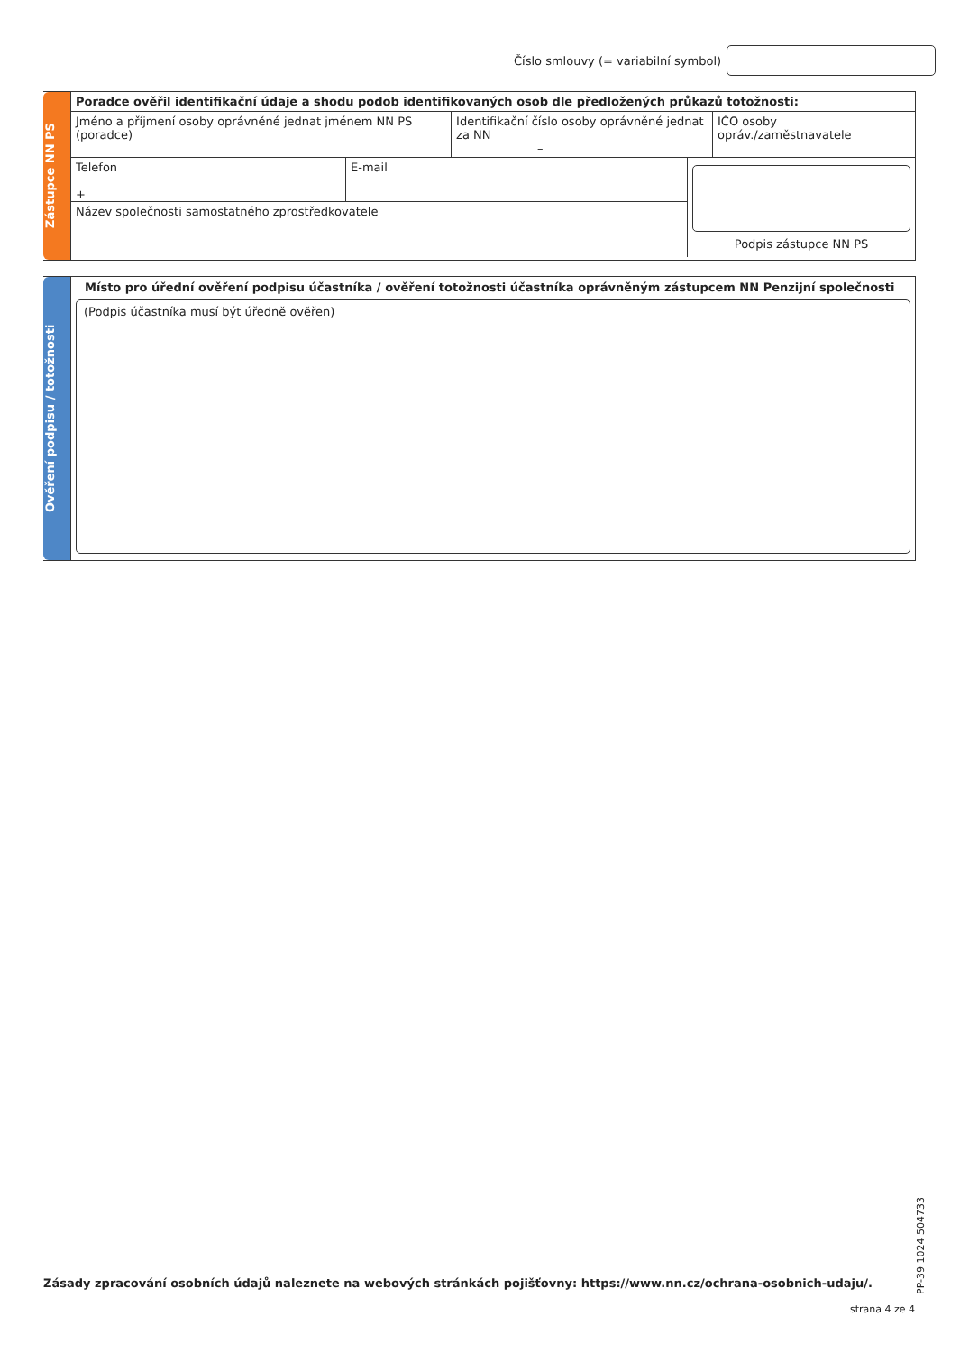Číslo smlouvy (= variabilní symbol)
Zástupce NN PS
Poradce ověřil identifikační údaje a shodu podob identifikovaných osob dle předložených průkazů totožnosti:
Jméno a příjmení osoby oprávněné jednat jménem NN PS (poradce)
Identifikační číslo osoby oprávněné jednat za NN
–
IČO osoby opráv./zaměstnavatele
Telefon
+
E-mail
Název společnosti samostatného zprostředkovatele
Podpis zástupce NN PS
Ověření podpisu / totožnosti
Místo pro úřední ověření podpisu účastníka / ověření totožnosti účastníka oprávněným zástupcem NN Penzijní společnosti
(Podpis účastníka musí být úředně ověřen)
PP-39 1024 504733
Zásady zpracování osobních údajů naleznete na webových stránkách pojišťovny: https://www.nn.cz/ochrana-osobnich-udaju/.
strana 4 ze 4